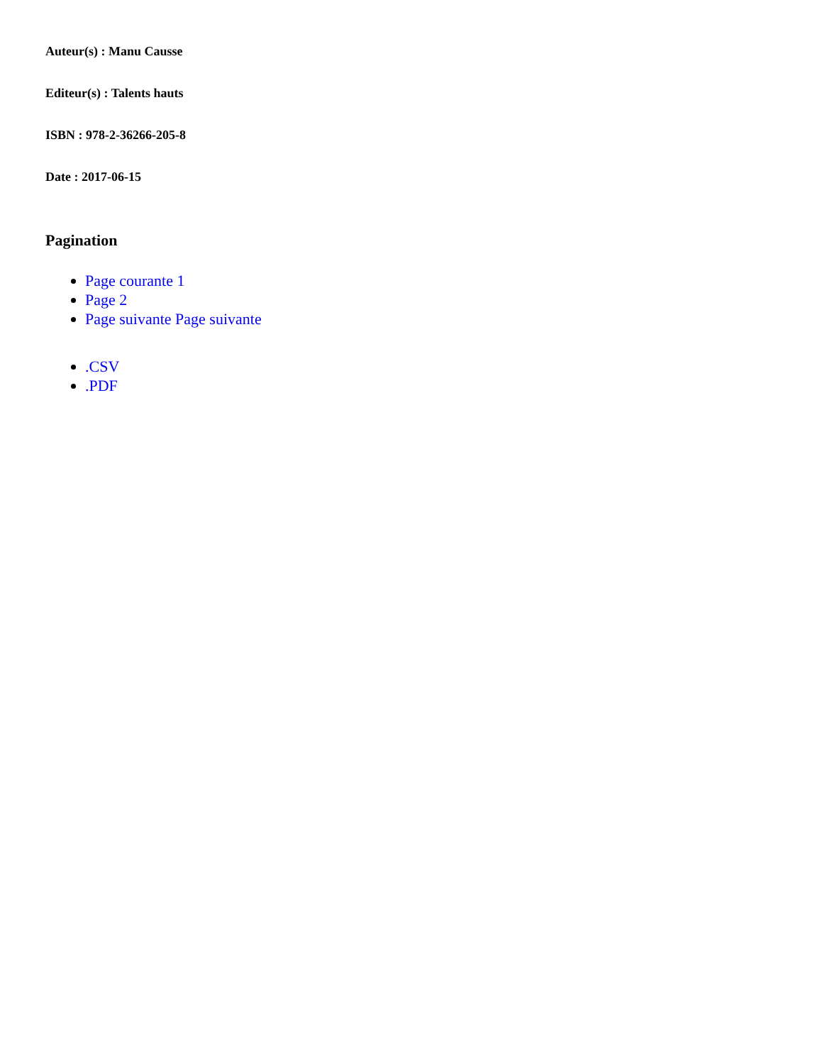Auteur(s) : Manu Causse
Editeur(s) : Talents hauts
ISBN : 978-2-36266-205-8
Date : 2017-06-15
Pagination
Page courante 1
Page 2
Page suivante Page suivante
.CSV
.PDF